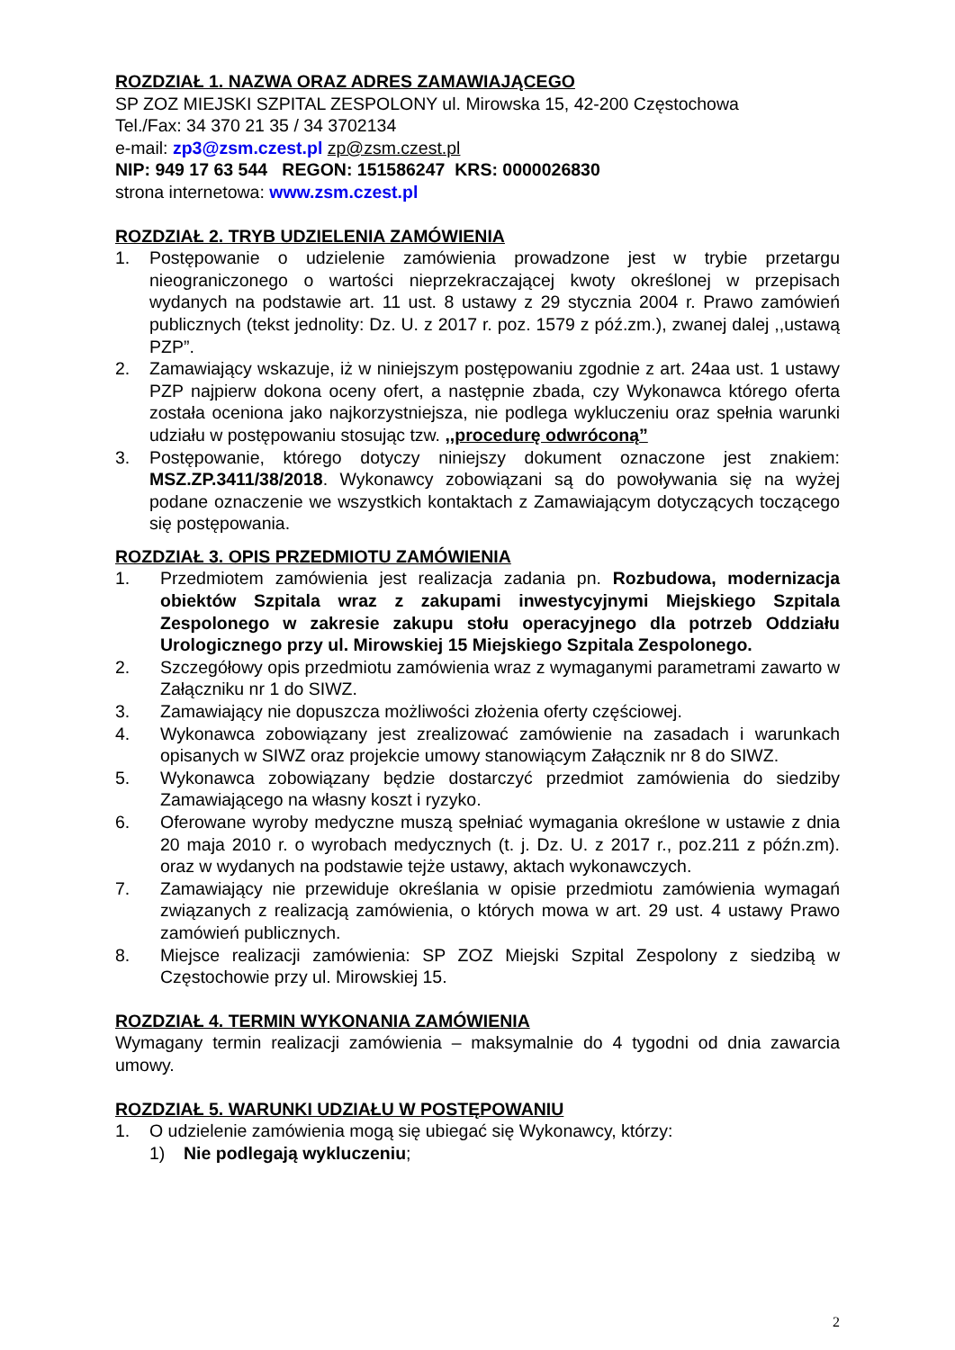ROZDZIAŁ 1. NAZWA ORAZ ADRES ZAMAWIAJĄCEGO
SP ZOZ MIEJSKI SZPITAL ZESPOLONY ul. Mirowska 15, 42-200 Częstochowa
Tel./Fax: 34 370 21 35 / 34 3702134
e-mail: zp3@zsm.czest.pl zp@zsm.czest.pl
NIP: 949 17 63 544 REGON: 151586247 KRS: 0000026830
strona internetowa: www.zsm.czest.pl
ROZDZIAŁ 2. TRYB UDZIELENIA ZAMÓWIENIA
1. Postępowanie o udzielenie zamówienia prowadzone jest w trybie przetargu nieograniczonego o wartości nieprzekraczającej kwoty określonej w przepisach wydanych na podstawie art. 11 ust. 8 ustawy z 29 stycznia 2004 r. Prawo zamówień publicznych (tekst jednolity: Dz. U. z 2017 r. poz. 1579 z póź.zm.), zwanej dalej ,,ustawą PZP”.
2. Zamawiający wskazuje, iż w niniejszym postępowaniu zgodnie z art. 24aa ust. 1 ustawy PZP najpierw dokona oceny ofert, a następnie zbada, czy Wykonawca którego oferta została oceniona jako najkorzystniejsza, nie podlega wykluczeniu oraz spełnia warunki udziału w postępowaniu stosując tzw. ,,procedurę odwróconą”
3. Postępowanie, którego dotyczy niniejszy dokument oznaczone jest znakiem: MSZ.ZP.3411/38/2018. Wykonawcy zobowiązani są do powoływania się na wyżej podane oznaczenie we wszystkich kontaktach z Zamawiającym dotyczących toczącego się postępowania.
ROZDZIAŁ 3. OPIS PRZEDMIOTU ZAMÓWIENIA
1. Przedmiotem zamówienia jest realizacja zadania pn. Rozbudowa, modernizacja obiektów Szpitala wraz z zakupami inwestycyjnymi Miejskiego Szpitala Zespolonego w zakresie zakupu stołu operacyjnego dla potrzeb Oddziału Urologicznego przy ul. Mirowskiej 15 Miejskiego Szpitala Zespolonego.
2. Szczegółowy opis przedmiotu zamówienia wraz z wymaganymi parametrami zawarto w Załączniku nr 1 do SIWZ.
3. Zamawiający nie dopuszcza możliwości złożenia oferty częściowej.
4. Wykonawca zobowiązany jest zrealizować zamówienie na zasadach i warunkach opisanych w SIWZ oraz projekcie umowy stanowiącym Załącznik nr 8 do SIWZ.
5. Wykonawca zobowiązany będzie dostarczyć przedmiot zamówienia do siedziby Zamawiającego na własny koszt i ryzyko.
6. Oferowane wyroby medyczne muszą spełniać wymagania określone w ustawie z dnia 20 maja 2010 r. o wyrobach medycznych (t. j. Dz. U. z 2017 r., poz.211 z późn.zm). oraz w wydanych na podstawie tejże ustawy, aktach wykonawczych.
7. Zamawiający nie przewiduje określania w opisie przedmiotu zamówienia wymagań związanych z realizacją zamówienia, o których mowa w art. 29 ust. 4 ustawy Prawo zamówień publicznych.
8. Miejsce realizacji zamówienia: SP ZOZ Miejski Szpital Zespolony z siedzibą w Częstochowie przy ul. Mirowskiej 15.
ROZDZIAŁ 4. TERMIN WYKONANIA ZAMÓWIENIA
Wymagany termin realizacji zamówienia – maksymalnie do 4 tygodni od dnia zawarcia umowy.
ROZDZIAŁ 5. WARUNKI UDZIAŁU W POSTĘPOWANIU
1. O udzielenie zamówienia mogą się ubiegać się Wykonawcy, którzy:
1) Nie podlegają wykluczeniu;
2